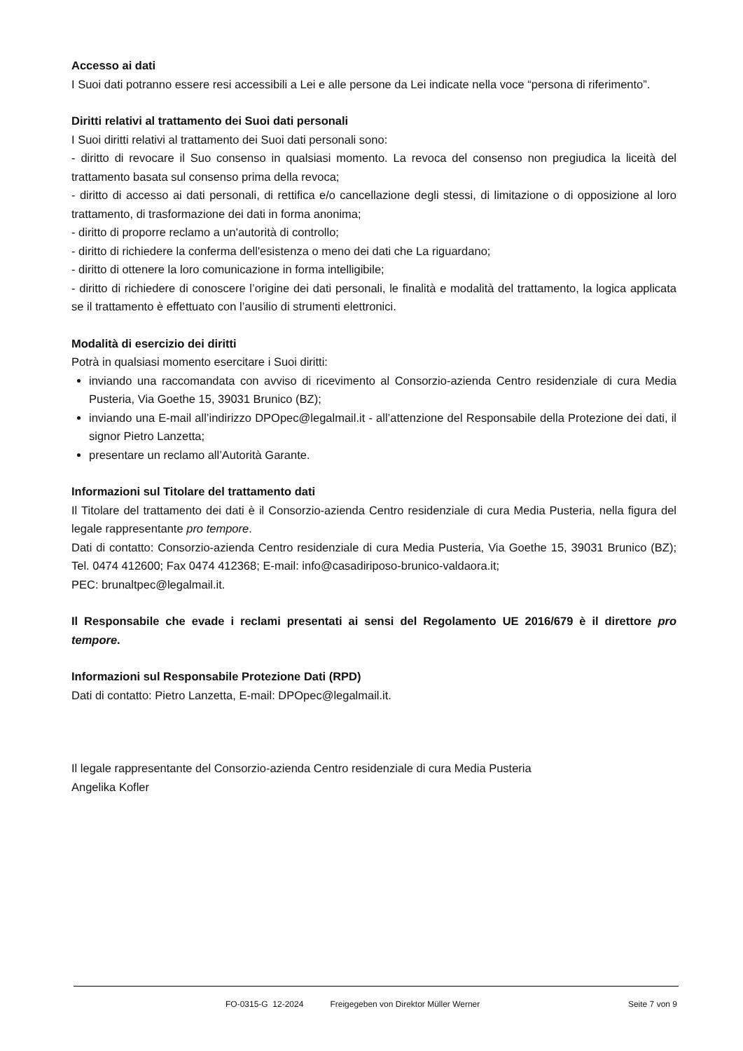Accesso ai dati
I Suoi dati potranno essere resi accessibili a Lei e alle persone da Lei indicate nella voce “persona di riferimento”.
Diritti relativi al trattamento dei Suoi dati personali
I Suoi diritti relativi al trattamento dei Suoi dati personali sono:
- diritto di revocare il Suo consenso in qualsiasi momento. La revoca del consenso non pregiudica la liceità del trattamento basata sul consenso prima della revoca;
- diritto di accesso ai dati personali, di rettifica e/o cancellazione degli stessi, di limitazione o di opposizione al loro trattamento, di trasformazione dei dati in forma anonima;
- diritto di proporre reclamo a un'autorità di controllo;
- diritto di richiedere la conferma dell'esistenza o meno dei dati che La riguardano;
- diritto di ottenere la loro comunicazione in forma intelligibile;
- diritto di richiedere di conoscere l’origine dei dati personali, le finalità e modalità del trattamento, la logica applicata se il trattamento è effettuato con l’ausilio di strumenti elettronici.
Modalità di esercizio dei diritti
Potrà in qualsiasi momento esercitare i Suoi diritti:
inviando una raccomandata con avviso di ricevimento al Consorzio-azienda Centro residenziale di cura Media Pusteria, Via Goethe 15, 39031 Brunico (BZ);
inviando una E-mail all’indirizzo DPOpec@legalmail.it - all’attenzione del Responsabile della Protezione dei dati, il signor Pietro Lanzetta;
presentare un reclamo all’Autorità Garante.
Informazioni sul Titolare del trattamento dati
Il Titolare del trattamento dei dati è il Consorzio-azienda Centro residenziale di cura Media Pusteria, nella figura del legale rappresentante pro tempore.
Dati di contatto: Consorzio-azienda Centro residenziale di cura Media Pusteria, Via Goethe 15, 39031 Brunico (BZ); Tel. 0474 412600; Fax 0474 412368; E-mail: info@casadiriposo-brunico-valdaora.it;
PEC: brunaltpec@legalmail.it.
Il Responsabile che evade i reclami presentati ai sensi del Regolamento UE 2016/679 è il direttore pro tempore.
Informazioni sul Responsabile Protezione Dati (RPD)
Dati di contatto: Pietro Lanzetta, E-mail: DPOpec@legalmail.it.
Il legale rappresentante del Consorzio-azienda Centro residenziale di cura Media Pusteria
Angelika Kofler
FO-0315-G 12-2024 Freigegeben von Direktor Müller Werner Seite 7 von 9